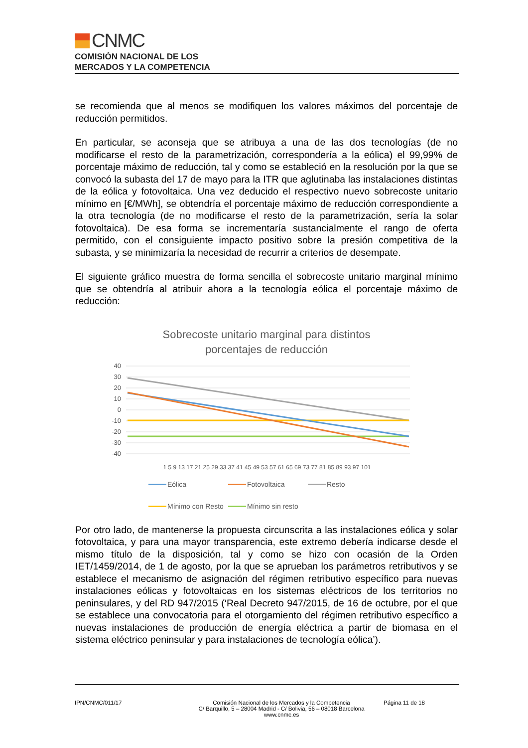CNMC
COMISIÓN NACIONAL DE LOS
MERCADOS Y LA COMPETENCIA
se recomienda que al menos se modifiquen los valores máximos del porcentaje de reducción permitidos.
En particular, se aconseja que se atribuya a una de las dos tecnologías (de no modificarse el resto de la parametrización, correspondería a la eólica) el 99,99% de porcentaje máximo de reducción, tal y como se estableció en la resolución por la que se convocó la subasta del 17 de mayo para la ITR que aglutinaba las instalaciones distintas de la eólica y fotovoltaica. Una vez deducido el respectivo nuevo sobrecoste unitario mínimo en [€/MWh], se obtendría el porcentaje máximo de reducción correspondiente a la otra tecnología (de no modificarse el resto de la parametrización, sería la solar fotovoltaica). De esa forma se incrementaría sustancialmente el rango de oferta permitido, con el consiguiente impacto positivo sobre la presión competitiva de la subasta, y se minimizaría la necesidad de recurrir a criterios de desempate.
El siguiente gráfico muestra de forma sencilla el sobrecoste unitario marginal mínimo que se obtendría al atribuir ahora a la tecnología eólica el porcentaje máximo de reducción:
Sobrecoste unitario marginal para distintos
porcentajes de reducción
40
30
20
10
0
-10
-20
-30
-40
1 5 9 13 17 21 25 29 33 37 41 45 49 53 57 61 65 69 73 77 81 85 89 93 97 101
Eólica Fotovoltaica Resto Mínimo con Resto Mínimo sin resto
Por otro lado, de mantenerse la propuesta circunscrita a las instalaciones eólica y solar fotovoltaica, y para una mayor transparencia, este extremo debería indicarse desde el mismo título de la disposición, tal y como se hizo con ocasión de la Orden IET/1459/2014, de 1 de agosto, por la que se aprueban los parámetros retributivos y se establece el mecanismo de asignación del régimen retributivo específico para nuevas instalaciones eólicas y fotovoltaicas en los sistemas eléctricos de los territorios no peninsulares, y del RD 947/2015 (‘Real Decreto 947/2015, de 16 de octubre, por el que se establece una convocatoria para el otorgamiento del régimen retributivo específico a nuevas instalaciones de producción de energía eléctrica a partir de biomasa en el sistema eléctrico peninsular y para instalaciones de tecnología eólica’).
IPN/CNMC/011/17 Comisión Nacional de los Mercados y la Competencia
C/ Barquillo, 5 – 28004 Madrid - C/ Bolivia, 56 – 08018 Barcelona
www.cnmc.es
Página 11 de 18